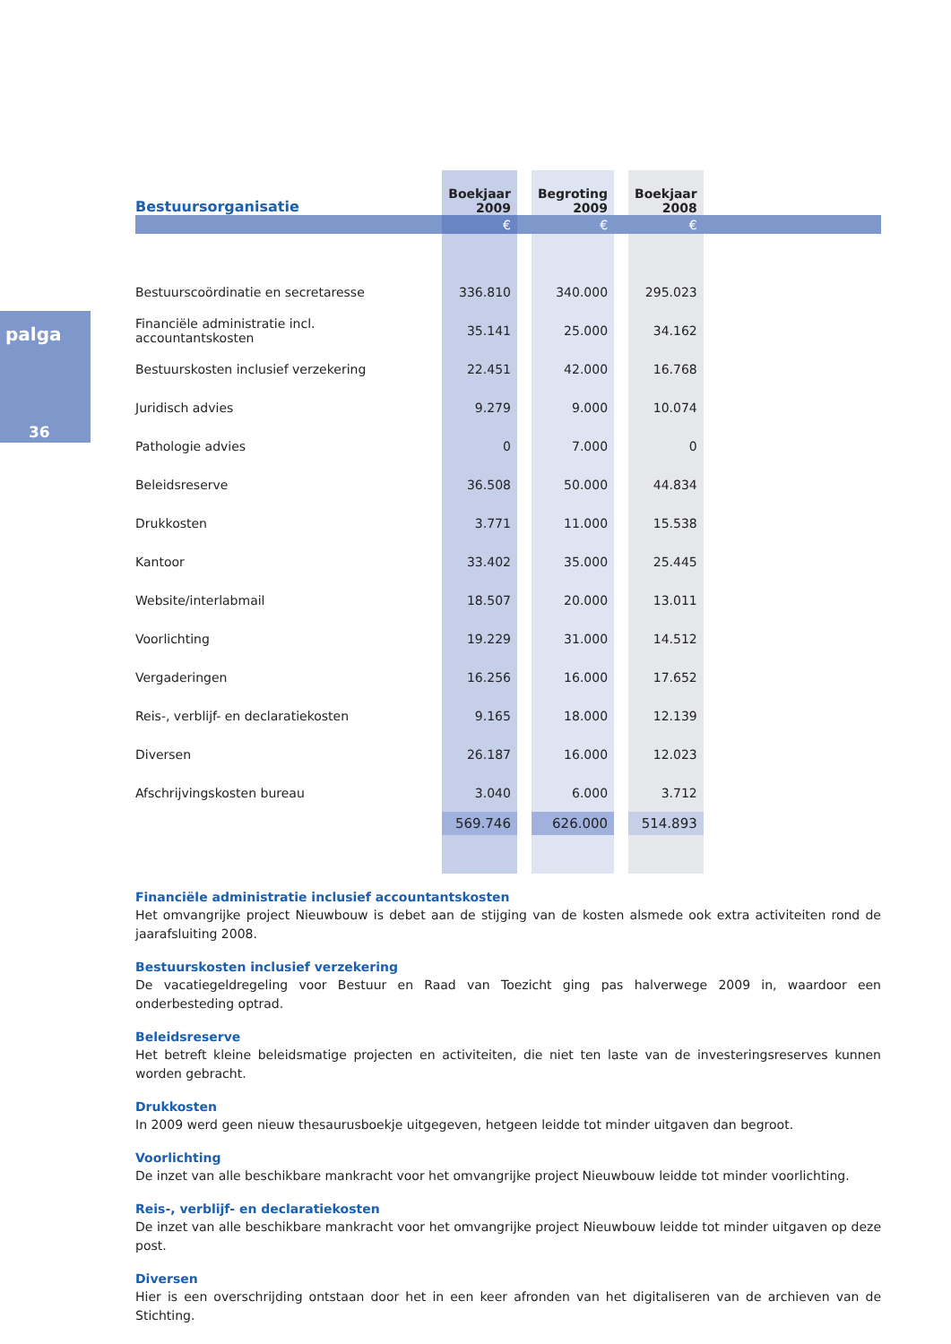palga
36
| Bestuursorganisatie | Boekjaar 2009 | | Begroting 2009 | | Boekjaar 2008 | |
| --- | --- | --- | --- | --- | --- | --- |
| | € | | € | | € | |
| Bestuurscoördinatie en secretaresse | 336.810 | | 340.000 | | 295.023 | |
| Financiële administratie incl. accountantskosten | 35.141 | | 25.000 | | 34.162 | |
| Bestuurskosten inclusief verzekering | 22.451 | | 42.000 | | 16.768 | |
| Juridisch advies | 9.279 | | 9.000 | | 10.074 | |
| Pathologie advies | 0 | | 7.000 | | 0 | |
| Beleidsreserve | 36.508 | | 50.000 | | 44.834 | |
| Drukkosten | 3.771 | | 11.000 | | 15.538 | |
| Kantoor | 33.402 | | 35.000 | | 25.445 | |
| Website/interlabmail | 18.507 | | 20.000 | | 13.011 | |
| Voorlichting | 19.229 | | 31.000 | | 14.512 | |
| Vergaderingen | 16.256 | | 16.000 | | 17.652 | |
| Reis-, verblijf- en declaratiekosten | 9.165 | | 18.000 | | 12.139 | |
| Diversen | 26.187 | | 16.000 | | 12.023 | |
| Afschrijvingskosten bureau | 3.040 | | 6.000 | | 3.712 | |
| | 569.746 | | 626.000 | | 514.893 | |
Financiële administratie inclusief accountantskosten
Het omvangrijke project Nieuwbouw is debet aan de stijging van de kosten alsmede ook extra activiteiten rond de jaarafsluiting 2008.
Bestuurskosten inclusief verzekering
De vacatiegeldregeling voor Bestuur en Raad van Toezicht ging pas halverwege 2009 in, waardoor een onderbesteding optrad.
Beleidsreserve
Het betreft kleine beleidsmatige projecten en activiteiten, die niet ten laste van de investeringsreserves kunnen worden gebracht.
Drukkosten
In 2009 werd geen nieuw thesaurusboekje uitgegeven, hetgeen leidde tot minder uitgaven dan begroot.
Voorlichting
De inzet van alle beschikbare mankracht voor het omvangrijke project Nieuwbouw leidde tot minder voorlichting.
Reis-, verblijf- en declaratiekosten
De inzet van alle beschikbare mankracht voor het omvangrijke project Nieuwbouw leidde tot minder uitgaven op deze post.
Diversen
Hier is een overschrijding ontstaan door het in een keer afronden van het digitaliseren van de archieven van de Stichting.